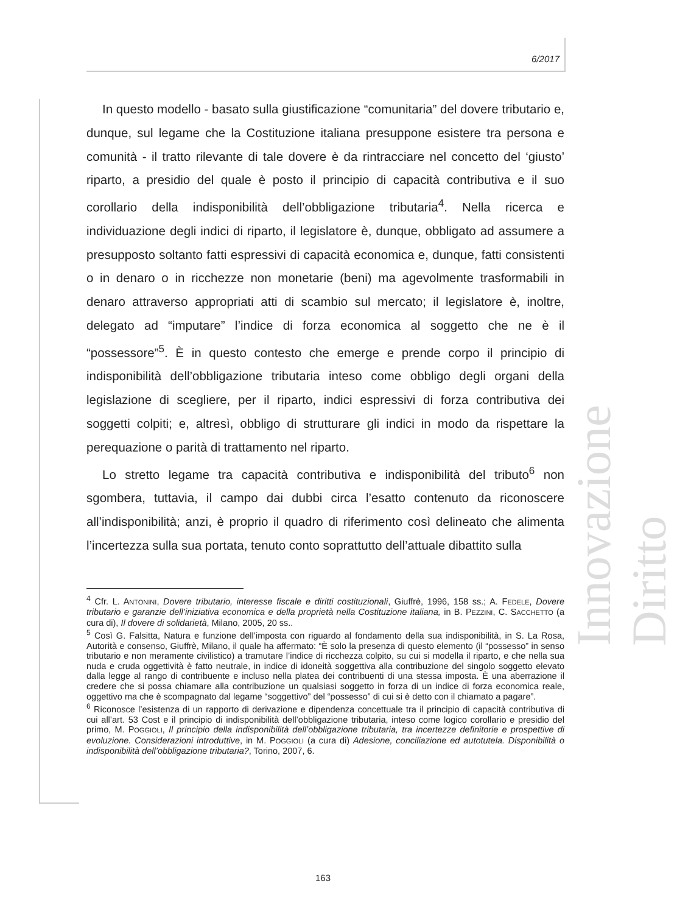6/2017
Innovazione Diritto
In questo modello - basato sulla giustificazione “comunitaria” del dovere tributario e, dunque, sul legame che la Costituzione italiana presuppone esistere tra persona e comunità - il tratto rilevante di tale dovere è da rintracciare nel concetto del ‘giusto’ riparto, a presidio del quale è posto il principio di capacità contributiva e il suo corollario della indisponibilità dell’obbligazione tributaria<sup>4</sup>. Nella ricerca e individuazione degli indici di riparto, il legislatore è, dunque, obbligato ad assumere a presupposto soltanto fatti espressivi di capacità economica e, dunque, fatti consistenti o in denaro o in ricchezze non monetarie (beni) ma agevolmente trasformabili in denaro attraverso appropriati atti di scambio sul mercato; il legislatore è, inoltre, delegato ad “imputare” l’indice di forza economica al soggetto che ne è il “possessore”<sup>5</sup>. È in questo contesto che emerge e prende corpo il principio di indisponibilità dell’obbligazione tributaria inteso come obbligo degli organi della legislazione di scegliere, per il riparto, indici espressivi di forza contributiva dei soggetti colpiti; e, altresì, obbligo di strutturare gli indici in modo da rispettare la perequazione o parità di trattamento nel riparto.
Lo stretto legame tra capacità contributiva e indisponibilità del tributo<sup>6</sup> non sgombera, tuttavia, il campo dai dubbi circa l’esatto contenuto da riconoscere all’indisponibilità; anzi, è proprio il quadro di riferimento così delineato che alimenta l’incertezza sulla sua portata, tenuto conto soprattutto dell’attuale dibattito sulla
<sup>4</sup> Cfr. L. ANTONINI, Dovere tributario, interesse fiscale e diritti costituzionali, Giuffrè, 1996, 158 ss.; A. FEDELE, Dovere tributario e garanzie dell’iniziativa economica e della proprietà nella Costituzione italiana, in B. PEZZINI, C. SACCHETTO (a cura di), Il dovere di solidarietà, Milano, 2005, 20 ss..
<sup>5</sup> Così G. Falsitta, Natura e funzione dell’imposta con riguardo al fondamento della sua indisponibilità, in S. La Rosa, Autorità e consenso, Giuffrè, Milano, il quale ha affermato: “È solo la presenza di questo elemento (il “possesso” in senso tributario e non meramente civilistico) a tramutare l’indice di ricchezza colpito, su cui si modella il riparto, e che nella sua nuda e cruda oggettività è fatto neutrale, in indice di idoneità soggettiva alla contribuzione del singolo soggetto elevato dalla legge al rango di contribuente e incluso nella platea dei contribuenti di una stessa imposta. È una aberrazione il credere che si possa chiamare alla contribuzione un qualsiasi soggetto in forza di un indice di forza economica reale, oggettivo ma che è scompagnato dal legame “soggettivo” del “possesso” di cui si è detto con il chiamato a pagare”.
<sup>6</sup> Riconosce l’esistenza di un rapporto di derivazione e dipendenza concettuale tra il principio di capacità contributiva di cui all’art. 53 Cost e il principio di indisponibilità dell’obbligazione tributaria, inteso come logico corollario e presidio del primo, M. POGGIOLI, Il principio della indisponibilità dell’obbligazione tributaria, tra incertezze definitorie e prospettive di evoluzione. Considerazioni introduttive, in M. POGGIOLI (a cura di) Adesione, conciliazione ed autotutela. Disponibilità o indisponibilità dell’obbligazione tributaria?, Torino, 2007, 6.
163